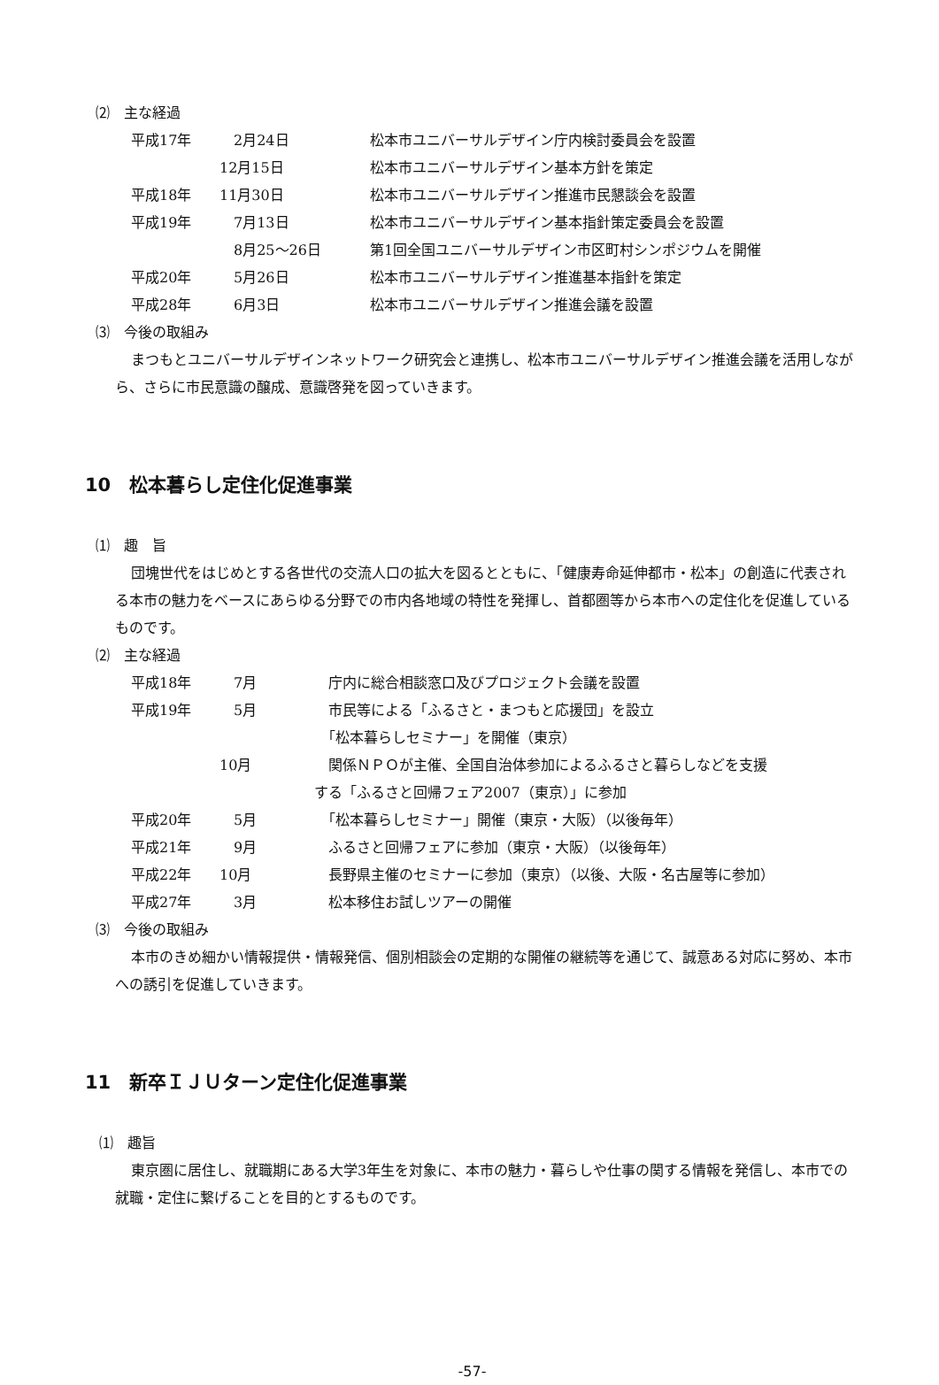⑵　主な経過
| 平成17年 | 2月24日 | 松本市ユニバーサルデザイン庁内検討委員会を設置 |
| | 12月15日 | 松本市ユニバーサルデザイン基本方針を策定 |
| 平成18年 | 11月30日 | 松本市ユニバーサルデザイン推進市民懇談会を設置 |
| 平成19年 | 7月13日 | 松本市ユニバーサルデザイン基本指針策定委員会を設置 |
| | 8月25～26日 | 第1回全国ユニバーサルデザイン市区町村シンポジウムを開催 |
| 平成20年 | 5月26日 | 松本市ユニバーサルデザイン推進基本指針を策定 |
| 平成28年 | 6月3日 | 松本市ユニバーサルデザイン推進会議を設置 |
⑶　今後の取組み
まつもとユニバーサルデザインネットワーク研究会と連携し、松本市ユニバーサルデザイン推進会議を活用しながら、さらに市民意識の醸成、意識啓発を図っていきます。
10　松本暮らし定住化促進事業
⑴　趣　旨
団塊世代をはじめとする各世代の交流人口の拡大を図るとともに、「健康寿命延伸都市・松本」の創造に代表される本市の魅力をベースにあらゆる分野での市内各地域の特性を発揮し、首都圏等から本市への定住化を促進しているものです。
⑵　主な経過
| 平成18年 | 7月 | 庁内に総合相談窓口及びプロジェクト会議を設置 |
| 平成19年 | 5月 | 市民等による「ふるさと・まつもと応援団」を設立 「松本暮らしセミナー」を開催（東京） |
| | 10月 | 関係ＮＰＯが主催、全国自治体参加によるふるさと暮らしなどを支援 する「ふるさと回帰フェア2007（東京）」に参加 |
| 平成20年 | 5月 | 「松本暮らしセミナー」開催（東京・大阪）（以後毎年） |
| 平成21年 | 9月 | ふるさと回帰フェアに参加（東京・大阪）（以後毎年） |
| 平成22年 | 10月 | 長野県主催のセミナーに参加（東京）（以後、大阪・名古屋等に参加） |
| 平成27年 | 3月 | 松本移住お試しツアーの開催 |
⑶　今後の取組み
本市のきめ細かい情報提供・情報発信、個別相談会の定期的な開催の継続等を通じて、誠意ある対応に努め、本市への誘引を促進していきます。
11　新卒ＩＪＵターン定住化促進事業
⑴　趣旨
東京圏に居住し、就職期にある大学3年生を対象に、本市の魅力・暮らしや仕事の関する情報を発信し、本市での就職・定住に繋げることを目的とするものです。
-57-